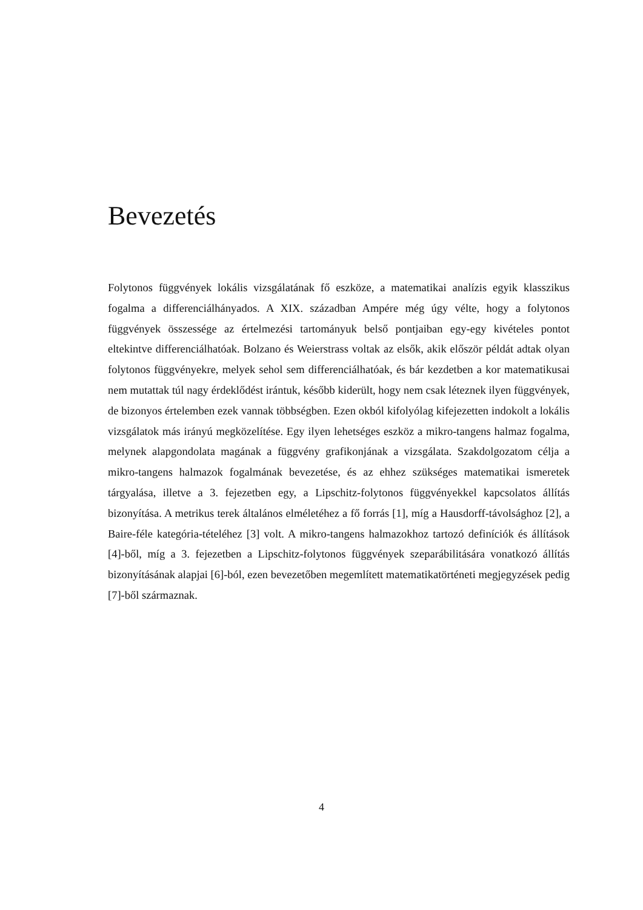Bevezetés
Folytonos függvények lokális vizsgálatának fő eszköze, a matematikai analízis egyik klasszikus fogalma a differenciálhányados. A XIX. században Ampére még úgy vélte, hogy a folytonos függvények összessége az értelmezési tartományuk belső pontjaiban egy-egy kivételes pontot eltekintve differenciálhatóak. Bolzano és Weierstrass voltak az elsők, akik először példát adtak olyan folytonos függvényekre, melyek sehol sem differenciálhatóak, és bár kezdetben a kor matematikusai nem mutattak túl nagy érdeklődést irántuk, később kiderült, hogy nem csak léteznek ilyen függvények, de bizonyos értelemben ezek vannak többségben. Ezen okból kifolyólag kifejezetten indokolt a lokális vizsgálatok más irányú megközelítése. Egy ilyen lehetséges eszköz a mikro-tangens halmaz fogalma, melynek alapgondolata magának a függvény grafikonjának a vizsgálata. Szakdolgozatom célja a mikro-tangens halmazok fogalmának bevezetése, és az ehhez szükséges matematikai ismeretek tárgyalása, illetve a 3. fejezetben egy, a Lipschitz-folytonos függvényekkel kapcsolatos állítás bizonyítása. A metrikus terek általános elméletéhez a fő forrás [1], míg a Hausdorff-távolsághoz [2], a Baire-féle kategória-tételéhez [3] volt. A mikro-tangens halmazokhoz tartozó definíciók és állítások [4]-ből, míg a 3. fejezetben a Lipschitz-folytonos függvények szeparábilitására vonatkozó állítás bizonyításának alapjai [6]-ból, ezen bevezetőben megemlített matematikatörténeti megjegyzések pedig [7]-ből származnak.
4